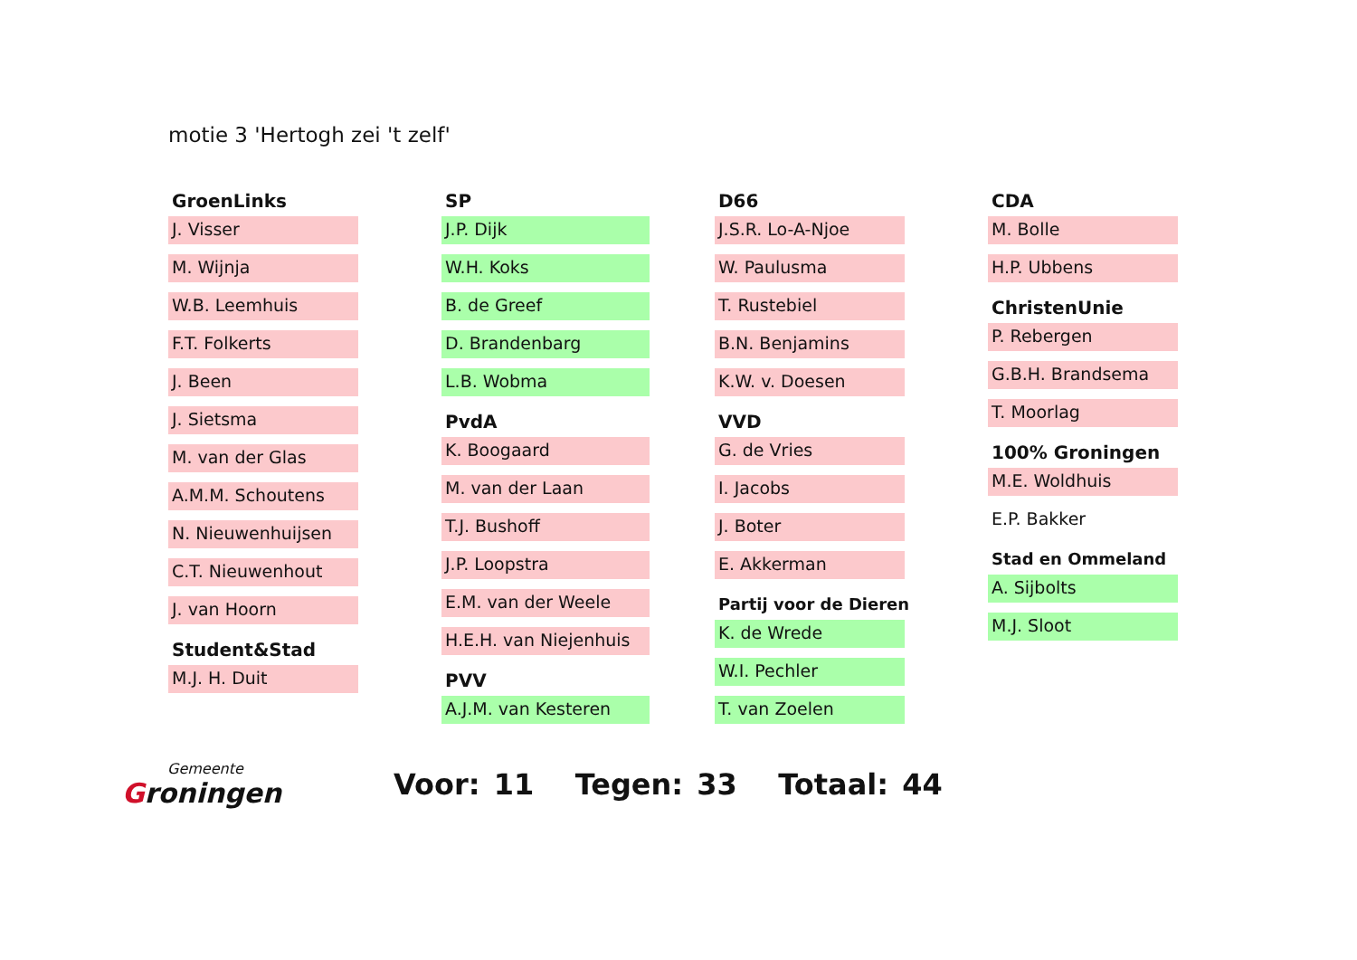motie 3 'Hertogh zei 't zelf'
GroenLinks
J. Visser
M. Wijnja
W.B. Leemhuis
F.T. Folkerts
J. Been
J. Sietsma
M. van der Glas
A.M.M. Schoutens
N. Nieuwenhuijsen
C.T. Nieuwenhout
J. van Hoorn
Student&Stad
M.J. H. Duit
SP
J.P. Dijk
W.H. Koks
B. de Greef
D. Brandenbarg
L.B. Wobma
PvdA
K. Boogaard
M. van der Laan
T.J. Bushoff
J.P. Loopstra
E.M. van der Weele
H.E.H. van Niejenhuis
PVV
A.J.M. van Kesteren
D66
J.S.R. Lo-A-Njoe
W. Paulusma
T. Rustebiel
B.N. Benjamins
K.W. v. Doesen
VVD
G. de Vries
I. Jacobs
J. Boter
E. Akkerman
Partij voor de Dieren
K. de Wrede
W.I. Pechler
T. van Zoelen
CDA
M. Bolle
H.P. Ubbens
ChristenUnie
P. Rebergen
G.B.H. Brandsema
T. Moorlag
100% Groningen
M.E. Woldhuis
E.P. Bakker
Stad en Ommeland
A. Sijbolts
M.J. Sloot
Gemeente
Groningen
Voor: 11 Tegen: 33 Totaal: 44